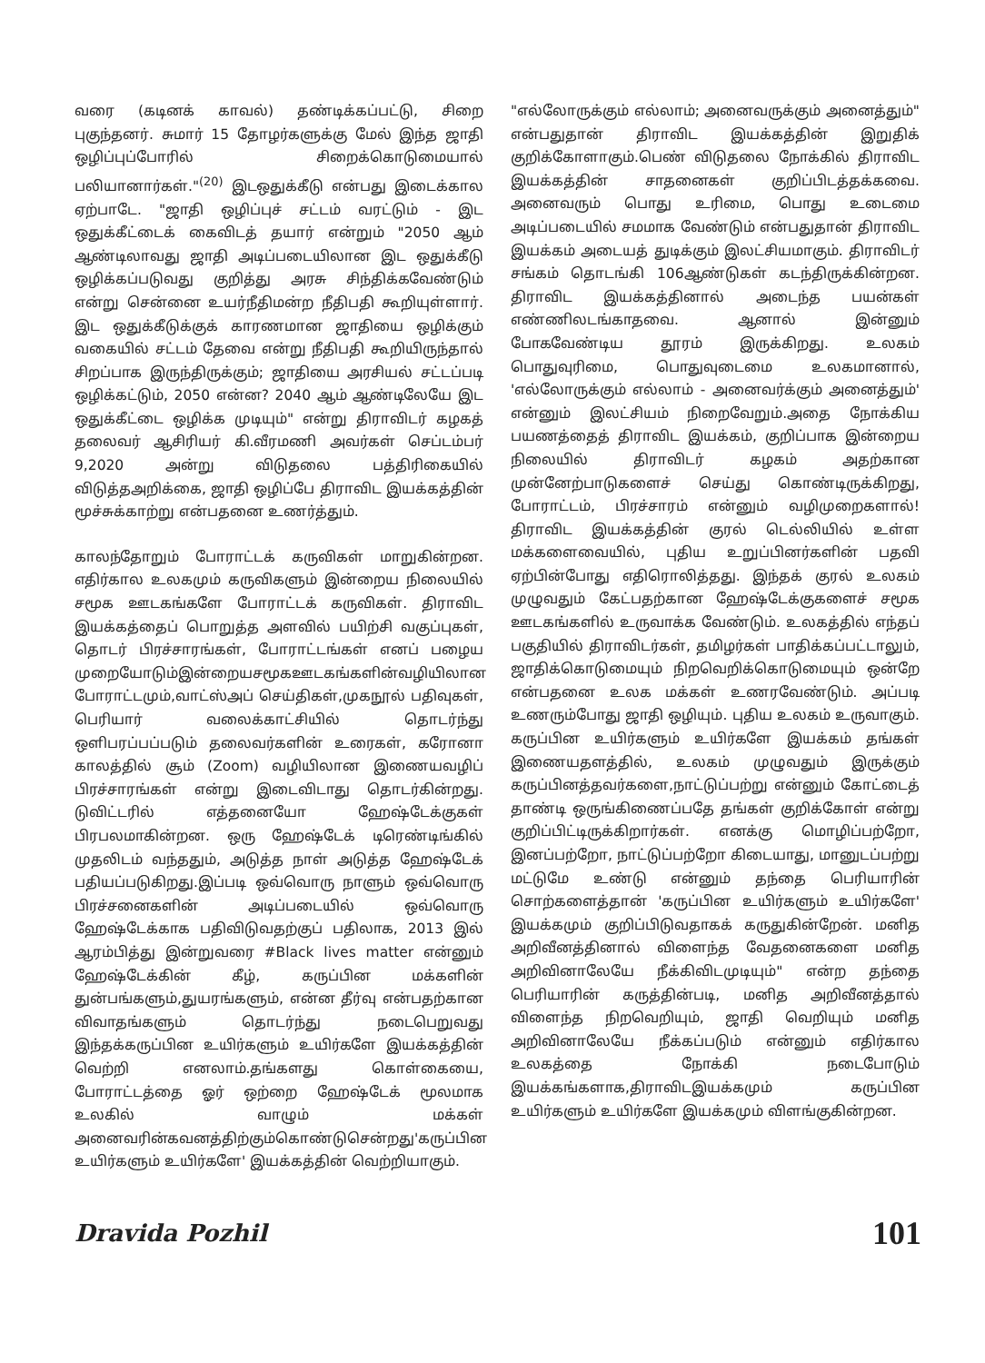வரை (கடினக் காவல்) தண்டிக்கப்பட்டு, சிறை புகுந்தனர். சுமார் 15 தோழர்களுக்கு மேல் இந்த ஜாதி ஒழிப்புப்போரில் சிறைக்கொடுமையால் பலியானார்கள்."<sup>(20)</sup> இடஒதுக்கீடு என்பது இடைக்கால ஏற்பாடே. "ஜாதி ஒழிப்புச் சட்டம் வரட்டும் - இட ஒதுக்கீட்டைக் கைவிடத் தயார் என்றும் "2050 ஆம் ஆண்டிலாவது ஜாதி அடிப்படையிலான இட ஒதுக்கீடு ஒழிக்கப்படுவது குறித்து அரசு சிந்திக்கவேண்டும் என்று சென்னை உயர்நீதிமன்ற நீதிபதி கூறியுள்ளார். இட ஒதுக்கீடுக்குக் காரணமான ஜாதியை ஒழிக்கும் வகையில் சட்டம் தேவை என்று நீதிபதி கூறியிருந்தால் சிறப்பாக இருந்திருக்கும்; ஜாதியை அரசியல் சட்டப்படி ஒழிக்கட்டும், 2050 என்ன? 2040 ஆம் ஆண்டிலேயே இட ஒதுக்கீட்டை ஒழிக்க முடியும்" என்று திராவிடர் கழகத் தலைவர் ஆசிரியர் கி.வீரமணி அவர்கள் செப்டம்பர் 9,2020 அன்று விடுதலை பத்திரிகையில் விடுத்தஅறிக்கை, ஜாதி ஒழிப்பே திராவிட இயக்கத்தின் மூச்சுக்காற்று என்பதனை உணர்த்தும்.
காலந்தோறும் போராட்டக் கருவிகள் மாறுகின்றன. எதிர்கால உலகமும் கருவிகளும் இன்றைய நிலையில் சமூக ஊடகங்களே போராட்டக் கருவிகள். திராவிட இயக்கத்தைப் பொறுத்த அளவில் பயிற்சி வகுப்புகள், தொடர் பிரச்சாரங்கள், போராட்டங்கள் எனப் பழைய முறையோடும்இன்றையசமூகஊடகங்களின்வழியிலான போராட்டமும்,வாட்ஸ்அப் செய்திகள்,முகநூல் பதிவுகள், பெரியார் வலைக்காட்சியில் தொடர்ந்து ஒளிபரப்பப்படும் தலைவர்களின் உரைகள், கரோனா காலத்தில் சூம் (Zoom) வழியிலான இணையவழிப் பிரச்சாரங்கள் என்று இடைவிடாது தொடர்கின்றது. டுவிட்டரில் எத்தனையோ ஹேஷ்டேக்குகள் பிரபலமாகின்றன. ஒரு ஹேஷ்டேக் டிரெண்டிங்கில் முதலிடம் வந்ததும், அடுத்த நாள் அடுத்த ஹேஷ்டேக் பதியப்படுகிறது.இப்படி ஒவ்வொரு நாளும் ஒவ்வொரு பிரச்சனைகளின் அடிப்படையில் ஒவ்வொரு ஹேஷ்டேக்காக பதிவிடுவதற்குப் பதிலாக, 2013 இல் ஆரம்பித்து இன்றுவரை #Black lives matter என்னும் ஹேஷ்டேக்கின் கீழ், கருப்பின மக்களின் துன்பங்களும்,துயரங்களும், என்ன தீர்வு என்பதற்கான விவாதங்களும் தொடர்ந்து நடைபெறுவது இந்தக்கருப்பின உயிர்களும் உயிர்களே இயக்கத்தின் வெற்றி எனலாம்.தங்களது கொள்கையை, போராட்டத்தை ஓர் ஒற்றை ஹேஷ்டேக் மூலமாக உலகில் வாழும் மக்கள் அனைவரின்கவனத்திற்கும்கொண்டுசென்றது'கருப்பின உயிர்களும் உயிர்களே' இயக்கத்தின் வெற்றியாகும்.
"எல்லோருக்கும் எல்லாம்; அனைவருக்கும் அனைத்தும்" என்பதுதான் திராவிட இயக்கத்தின் இறுதிக் குறிக்கோளாகும்.பெண் விடுதலை நோக்கில் திராவிட இயக்கத்தின் சாதனைகள் குறிப்பிடத்தக்கவை. அனைவரும் பொது உரிமை, பொது உடைமை அடிப்படையில் சமமாக வேண்டும் என்பதுதான் திராவிட இயக்கம் அடையத் துடிக்கும் இலட்சியமாகும். திராவிடர் சங்கம் தொடங்கி 106ஆண்டுகள் கடந்திருக்கின்றன. திராவிட இயக்கத்தினால் அடைந்த பயன்கள் எண்ணிலடங்காதவை. ஆனால் இன்னும் போகவேண்டிய தூரம் இருக்கிறது. உலகம் பொதுவுரிமை, பொதுவுடைமை உலகமானால், 'எல்லோருக்கும் எல்லாம் - அனைவர்க்கும் அனைத்தும்' என்னும் இலட்சியம் நிறைவேறும்.அதை நோக்கிய பயணத்தைத் திராவிட இயக்கம், குறிப்பாக இன்றைய நிலையில் திராவிடர் கழகம் அதற்கான முன்னேற்பாடுகளைச் செய்து கொண்டிருக்கிறது, போராட்டம், பிரச்சாரம் என்னும் வழிமுறைகளால்! திராவிட இயக்கத்தின் குரல் டெல்லியில் உள்ள மக்களைவையில், புதிய உறுப்பினர்களின் பதவி ஏற்பின்போது எதிரொலித்தது. இந்தக் குரல் உலகம் முழுவதும் கேட்பதற்கான ஹேஷ்டேக்குகளைச் சமூக ஊடகங்களில் உருவாக்க வேண்டும். உலகத்தில் எந்தப் பகுதியில் திராவிடர்கள், தமிழர்கள் பாதிக்கப்பட்டாலும், ஜாதிக்கொடுமையும் நிறவெறிக்கொடுமையும் ஒன்றே என்பதனை உலக மக்கள் உணரவேண்டும். அப்படி உணரும்போது ஜாதி ஒழியும். புதிய உலகம் உருவாகும். கருப்பின உயிர்களும் உயிர்களே இயக்கம் தங்கள் இணையதளத்தில், உலகம் முழுவதும் இருக்கும் கருப்பினத்தவர்களை,நாட்டுப்பற்று என்னும் கோட்டைத் தாண்டி ஒருங்கிணைப்பதே தங்கள் குறிக்கோள் என்று குறிப்பிட்டிருக்கிறார்கள். எனக்கு மொழிப்பற்றோ, இனப்பற்றோ, நாட்டுப்பற்றோ கிடையாது, மானுடப்பற்று மட்டுமே உண்டு என்னும் தந்தை பெரியாரின் சொற்களைத்தான் 'கருப்பின உயிர்களும் உயிர்களே' இயக்கமும் குறிப்பிடுவதாகக் கருதுகின்றேன். மனித அறிவீனத்தினால் விளைந்த வேதனைகளை மனித அறிவினாலேயே நீக்கிவிடமுடியும்" என்ற தந்தை பெரியாரின் கருத்தின்படி, மனித அறிவீனத்தால் விளைந்த நிறவெறியும், ஜாதி வெறியும் மனித அறிவினாலேயே நீக்கப்படும் என்னும் எதிர்கால உலகத்தை நோக்கி நடைபோடும் இயக்கங்களாக,திராவிடஇயக்கமும் கருப்பின உயிர்களும் உயிர்களே இயக்கமும் விளங்குகின்றன.
Dravida Pozhil 101